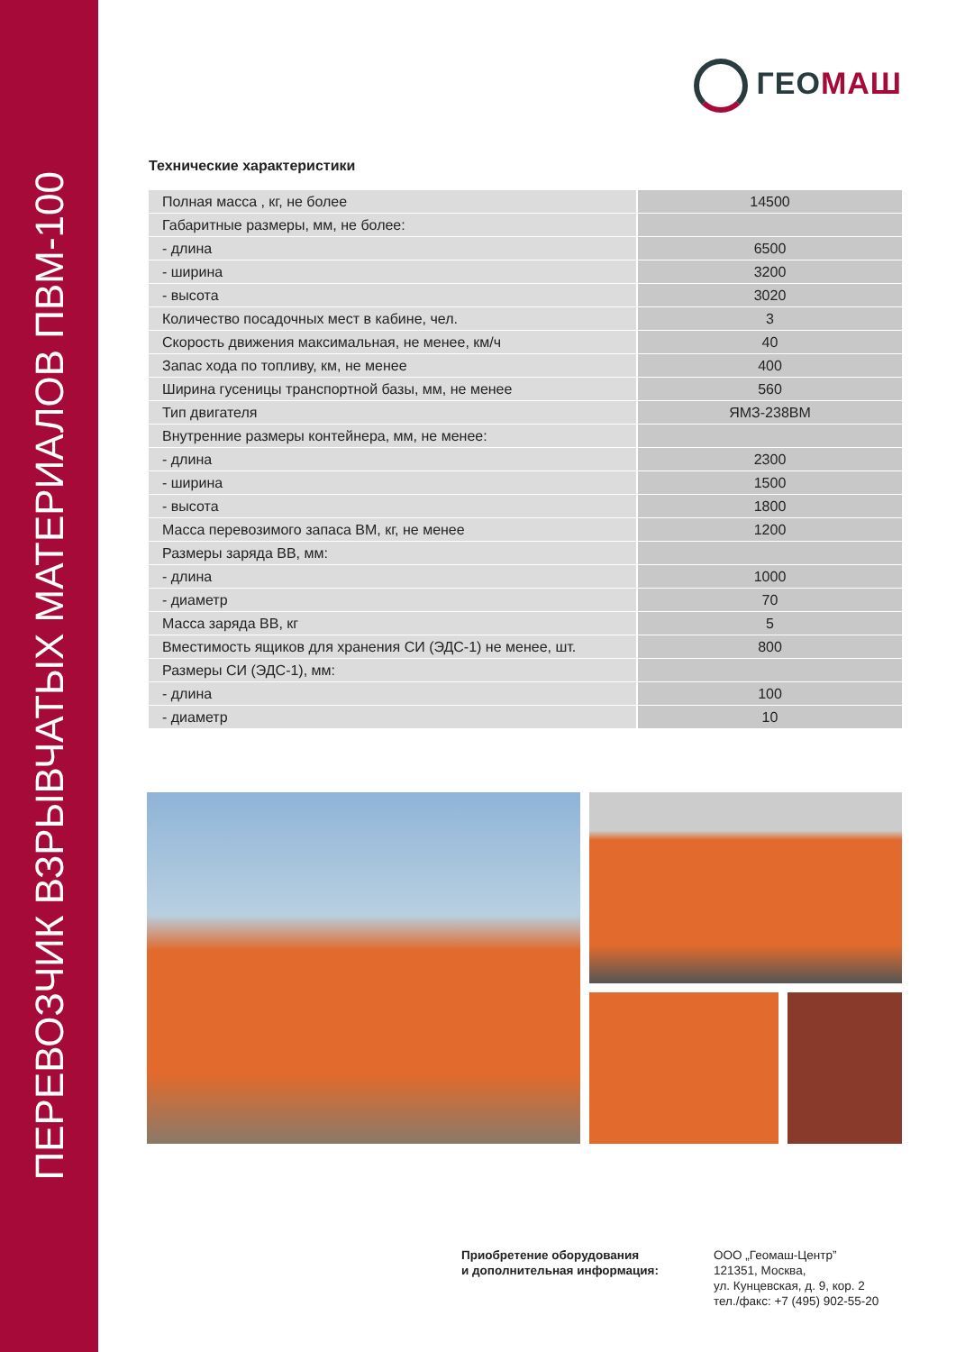ПЕРЕВОЗЧИК ВЗРЫВЧАТЫХ МАТЕРИАЛОВ ПВМ-100
ГЕО МАШ
Технические характеристики
| Полная масса , кг, не более | 14500 |
| Габаритные размеры, мм, не более: | |
| - длина | 6500 |
| - ширина | 3200 |
| - высота | 3020 |
| Количество посадочных мест в кабине, чел. | 3 |
| Скорость движения максимальная, не менее, км/ч | 40 |
| Запас хода по топливу, км, не менее | 400 |
| Ширина гусеницы транспортной базы, мм, не менее | 560 |
| Тип двигателя | ЯМЗ-238ВМ |
| Внутренние размеры контейнера, мм, не менее: | |
| - длина | 2300 |
| - ширина | 1500 |
| - высота | 1800 |
| Масса перевозимого запаса ВМ, кг, не менее | 1200 |
| Размеры заряда ВВ, мм: | |
| - длина | 1000 |
| - диаметр | 70 |
| Масса заряда ВВ, кг | 5 |
| Вместимость ящиков для хранения СИ (ЭДС-1) не менее, шт. | 800 |
| Размеры СИ (ЭДС-1), мм: | |
| - длина | 100 |
| - диаметр | 10 |
Приобретение оборудования
и дополнительная информация:
ООО „Геомаш-Центр”
121351, Москва,
ул. Кунцевская, д. 9, кор. 2
тел./факс: +7 (495) 902-55-20